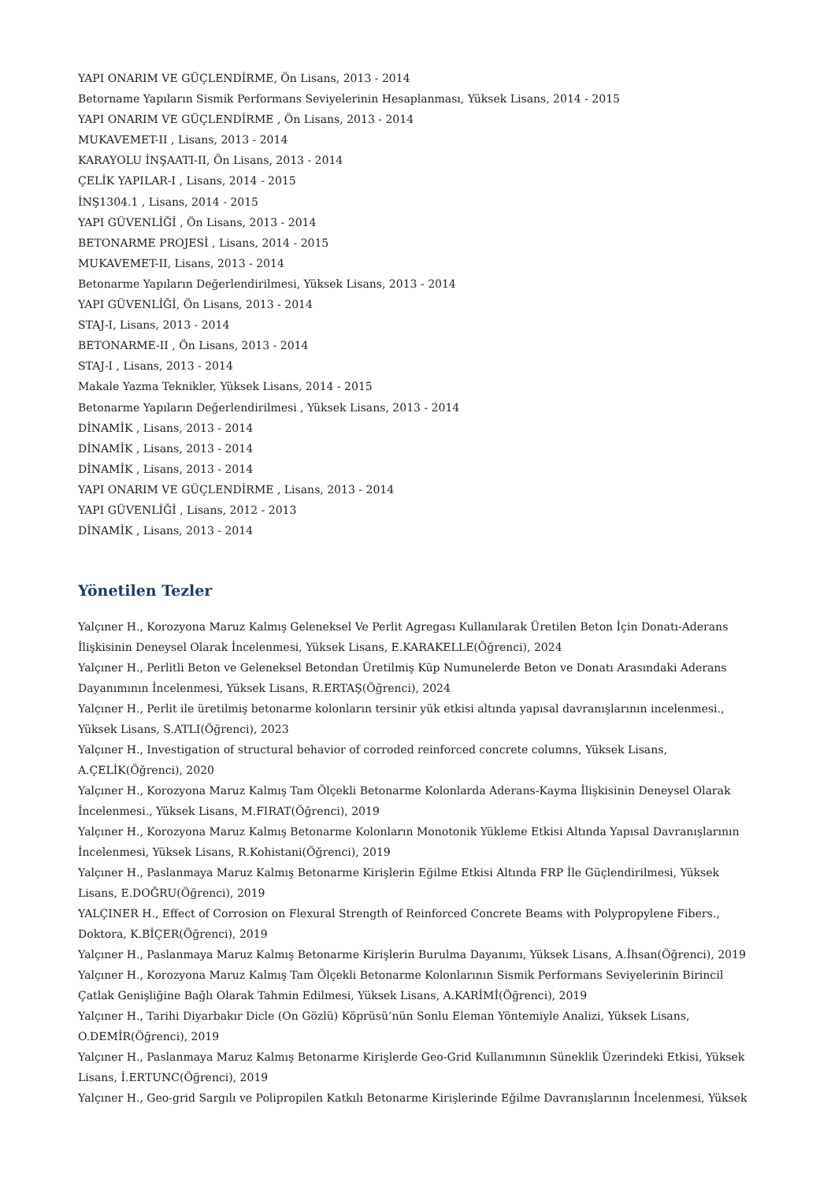YAPI ONARIM VE GÜÇLENDİRME, Ön Lisans, 2013 - 2014
Betorname Yapıların Sismik Performans Seviyelerinin Hesaplanması, Yüksek Lisans, 2014 - 2015
YAPI ONARIM VE GÜÇLENDİRME , Ön Lisans, 2013 - 2014
MUKAVEMET-II , Lisans, 2013 - 2014
KARAYOLU İNŞAATI-II, Ön Lisans, 2013 - 2014
ÇELİK YAPILAR-I , Lisans, 2014 - 2015
İNŞ1304.1 , Lisans, 2014 - 2015
YAPI GÜVENLİĞİ , Ön Lisans, 2013 - 2014
BETONARME PROJESİ , Lisans, 2014 - 2015
MUKAVEMET-II, Lisans, 2013 - 2014
Betonarme Yapıların Değerlendirilmesi, Yüksek Lisans, 2013 - 2014
YAPI GÜVENLİĞİ, Ön Lisans, 2013 - 2014
STAJ-I, Lisans, 2013 - 2014
BETONARME-II , Ön Lisans, 2013 - 2014
STAJ-I , Lisans, 2013 - 2014
Makale Yazma Teknikler, Yüksek Lisans, 2014 - 2015
Betonarme Yapıların Değerlendirilmesi , Yüksek Lisans, 2013 - 2014
DİNAMİK , Lisans, 2013 - 2014
DİNAMİK , Lisans, 2013 - 2014
DİNAMİK , Lisans, 2013 - 2014
YAPI ONARIM VE GÜÇLENDİRME , Lisans, 2013 - 2014
YAPI GÜVENLİĞİ , Lisans, 2012 - 2013
DİNAMİK , Lisans, 2013 - 2014
Yönetilen Tezler
Yalçıner H., Korozyona Maruz Kalmış Geleneksel Ve Perlit Agregası Kullanılarak Üretilen Beton İçin Donatı-Aderans İlişkisinin Deneysel Olarak İncelenmesi, Yüksek Lisans, E.KARAKELLE(Öğrenci), 2024
Yalçıner H., Perlitli Beton ve Geleneksel Betondan Üretilmiş Küp Numunelerde Beton ve Donatı Arasındaki Aderans Dayanımının İncelenmesi, Yüksek Lisans, R.ERTAŞ(Öğrenci), 2024
Yalçıner H., Perlit ile üretilmiş betonarme kolonların tersinir yük etkisi altında yapısal davranışlarının incelenmesi., Yüksek Lisans, S.ATLI(Öğrenci), 2023
Yalçıner H., Investigation of structural behavior of corroded reinforced concrete columns, Yüksek Lisans,
A.ÇELİK(Öğrenci), 2020
Yalçıner H., Korozyona Maruz Kalmış Tam Ölçekli Betonarme Kolonlarda Aderans-Kayma İlişkisinin Deneysel Olarak İncelenmesi., Yüksek Lisans, M.FIRAT(Öğrenci), 2019
Yalçıner H., Korozyona Maruz Kalmış Betonarme Kolonların Monotonik Yükleme Etkisi Altında Yapısal Davranışlarının İncelenmesi, Yüksek Lisans, R.Kohistani(Öğrenci), 2019
Yalçıner H., Paslanmaya Maruz Kalmış Betonarme Kirişlerin Eğilme Etkisi Altında FRP İle Güçlendirilmesi, Yüksek Lisans, E.DOĞRU(Öğrenci), 2019
YALÇINER H., Effect of Corrosion on Flexural Strength of Reinforced Concrete Beams with Polypropylene Fibers.,
Doktora, K.BİÇER(Öğrenci), 2019
Yalçıner H., Paslanmaya Maruz Kalmış Betonarme Kirişlerin Burulma Dayanımı, Yüksek Lisans, A.İhsan(Öğrenci), 2019
Yalçıner H., Korozyona Maruz Kalmış Tam Ölçekli Betonarme Kolonlarının Sismik Performans Seviyelerinin Birincil Çatlak Genişliğine Bağlı Olarak Tahmin Edilmesi, Yüksek Lisans, A.KARİMİ(Öğrenci), 2019
Yalçıner H., Tarihi Diyarbakır Dicle (On Gözlü) Köprüsü’nün Sonlu Eleman Yöntemiyle Analizi, Yüksek Lisans,
O.DEMİR(Öğrenci), 2019
Yalçıner H., Paslanmaya Maruz Kalmış Betonarme Kirişlerde Geo-Grid Kullanımının Süneklik Üzerindeki Etkisi, Yüksek Lisans, İ.ERTUNC(Öğrenci), 2019
Yalçıner H., Geo-grid Sargılı ve Polipropilen Katkılı Betonarme Kirişlerinde Eğilme Davranışlarının İncelenmesi, Yüksek